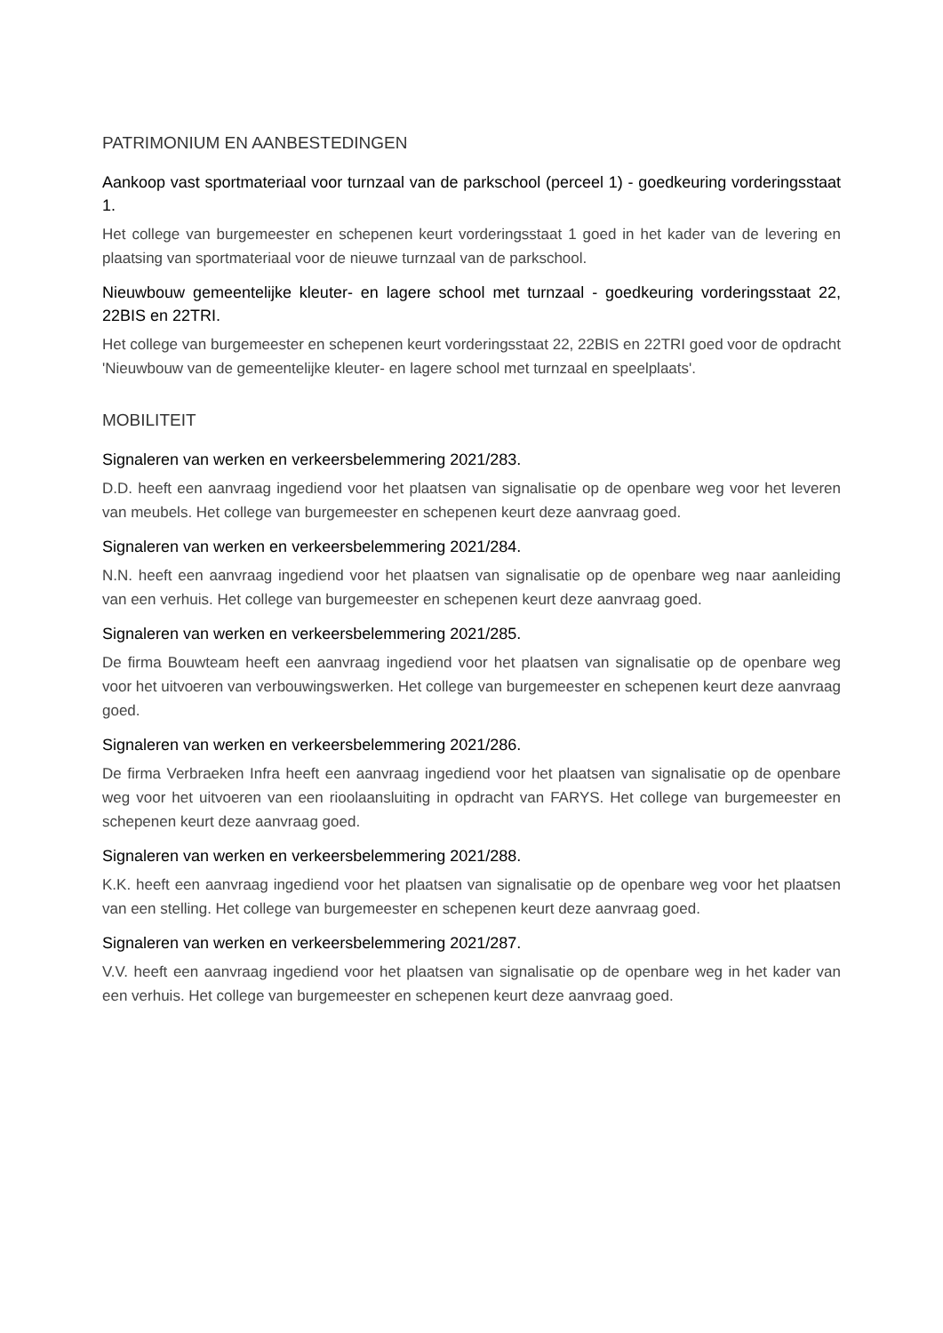PATRIMONIUM EN AANBESTEDINGEN
Aankoop vast sportmateriaal voor turnzaal van de parkschool (perceel 1) - goedkeuring vorderingsstaat 1.
Het college van burgemeester en schepenen keurt vorderingsstaat 1 goed in het kader van de levering en plaatsing van sportmateriaal voor de nieuwe turnzaal van de parkschool.
Nieuwbouw gemeentelijke kleuter- en lagere school met turnzaal - goedkeuring vorderingsstaat 22, 22BIS en 22TRI.
Het college van burgemeester en schepenen keurt vorderingsstaat 22, 22BIS en 22TRI goed voor de opdracht 'Nieuwbouw van de gemeentelijke kleuter- en lagere school met turnzaal en speelplaats'.
MOBILITEIT
Signaleren van werken en verkeersbelemmering 2021/283.
D.D. heeft een aanvraag ingediend voor het plaatsen van signalisatie op de openbare weg voor het leveren van meubels. Het college van burgemeester en schepenen keurt deze aanvraag goed.
Signaleren van werken en verkeersbelemmering 2021/284.
N.N. heeft een aanvraag ingediend voor het plaatsen van signalisatie op de openbare weg naar aanleiding van een verhuis. Het college van burgemeester en schepenen keurt deze aanvraag goed.
Signaleren van werken en verkeersbelemmering 2021/285.
De firma Bouwteam heeft een aanvraag ingediend voor het plaatsen van signalisatie op de openbare weg voor het uitvoeren van verbouwingswerken. Het college van burgemeester en schepenen keurt deze aanvraag goed.
Signaleren van werken en verkeersbelemmering 2021/286.
De firma Verbraeken Infra heeft een aanvraag ingediend voor het plaatsen van signalisatie op de openbare weg voor het uitvoeren van een rioolaansluiting in opdracht van FARYS. Het college van burgemeester en schepenen keurt deze aanvraag goed.
Signaleren van werken en verkeersbelemmering 2021/288.
K.K. heeft een aanvraag ingediend voor het plaatsen van signalisatie op de openbare weg voor het plaatsen van een stelling. Het college van burgemeester en schepenen keurt deze aanvraag goed.
Signaleren van werken en verkeersbelemmering 2021/287.
V.V. heeft een aanvraag ingediend voor het plaatsen van signalisatie op de openbare weg in het kader van een verhuis. Het college van burgemeester en schepenen keurt deze aanvraag goed.